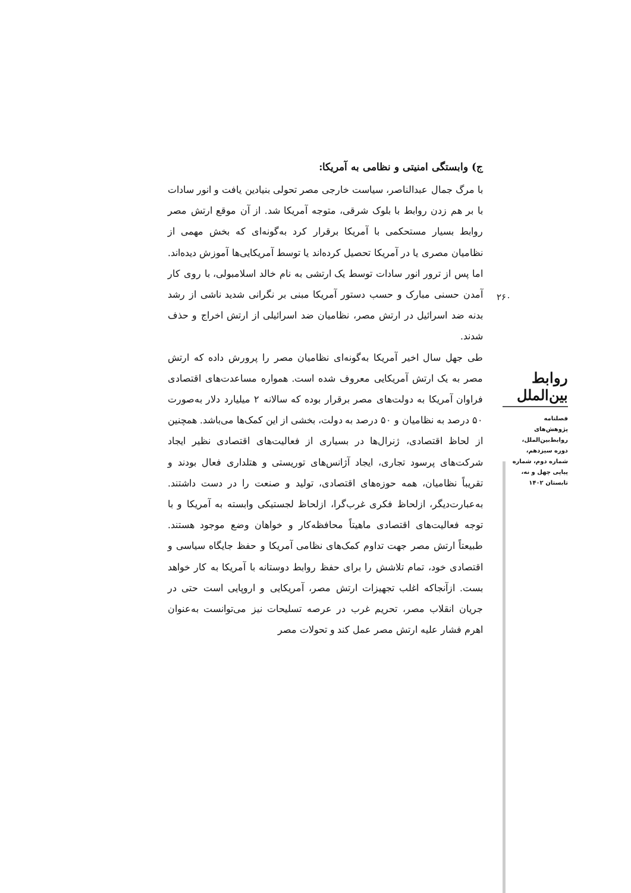ج) وابستگی امنیتی و نظامی به آمریکا:
با مرگ جمال عبدالناصر، سیاست خارجی مصر تحولی بنیادین یافت و انور سادات با بر هم زدن روابط با بلوک شرقی، متوجه آمریکا شد. از آن موقع ارتش مصر روابط بسیار مستحکمی با آمریکا برقرار کرد به‌گونه‌ای که بخش مهمی از نظامیان مصری یا در آمریکا تحصیل کرده‌اند یا توسط آمریکایی‌ها آموزش دیده‌اند. اما پس از ترور انور سادات توسط یک ارتشی به نام خالد اسلامبولی، با روی کار آمدن حسنی مبارک و حسب دستور آمریکا مبنی بر نگرانی شدید ناشی از رشد بدنه ضد اسرائیل در ارتش مصر، نظامیان ضد اسرائیلی از ارتش اخراج و حذف شدند.
طی جهل سال اخیر آمریکا به‌گونه‌ای نظامیان مصر را پرورش داده که ارتش مصر به یک ارتش آمریکایی معروف شده است. همواره مساعدت‌های اقتصادی فراوان آمریکا به دولت‌های مصر برقرار بوده که سالانه ۲ میلیارد دلار به‌صورت ۵۰ درصد به نظامیان و ۵۰ درصد به دولت، بخشی از این کمک‌ها می‌باشد. همچنین از لحاظ اقتصادی، ژنرال‌ها در بسیاری از فعالیت‌های اقتصادی نظیر ایجاد شرکت‌های پرسود تجاری، ایجاد آژانس‌های توریستی و هتلداری فعال بودند و تقریباً نظامیان، همه حوزه‌های اقتصادی، تولید و صنعت را در دست داشتند. به‌عبارت‌دیگر، ازلحاظ فکری غرب‌گرا، ازلحاظ لجستیکی وابسته به آمریکا و با توجه فعالیت‌های اقتصادی ماهیتاً محافظه‌کار و خواهان وضع موجود هستند. طبیعتاً ارتش مصر جهت تداوم کمک‌های نظامی آمریکا و حفظ جایگاه سیاسی و اقتصادی خود، تمام تلاشش را برای حفظ روابط دوستانه با آمریکا به کار خواهد بست. ازآنجاکه اغلب تجهیزات ارتش مصر، آمریکایی و اروپایی است حتی در جریان انقلاب مصر، تحریم غرب در عرصه تسلیحات نیز می‌توانست به‌عنوان اهرم فشار علیه ارتش مصر عمل کند و تحولات مصر
۲۶۰
روابط بین‌الملل
فصلنامه
پژوهش‌های
روابط‌بین‌الملل،
دوره سیزدهم،
شماره دوم، شماره
پیاپی چهل و نه،
تابستان ۱۴۰۲